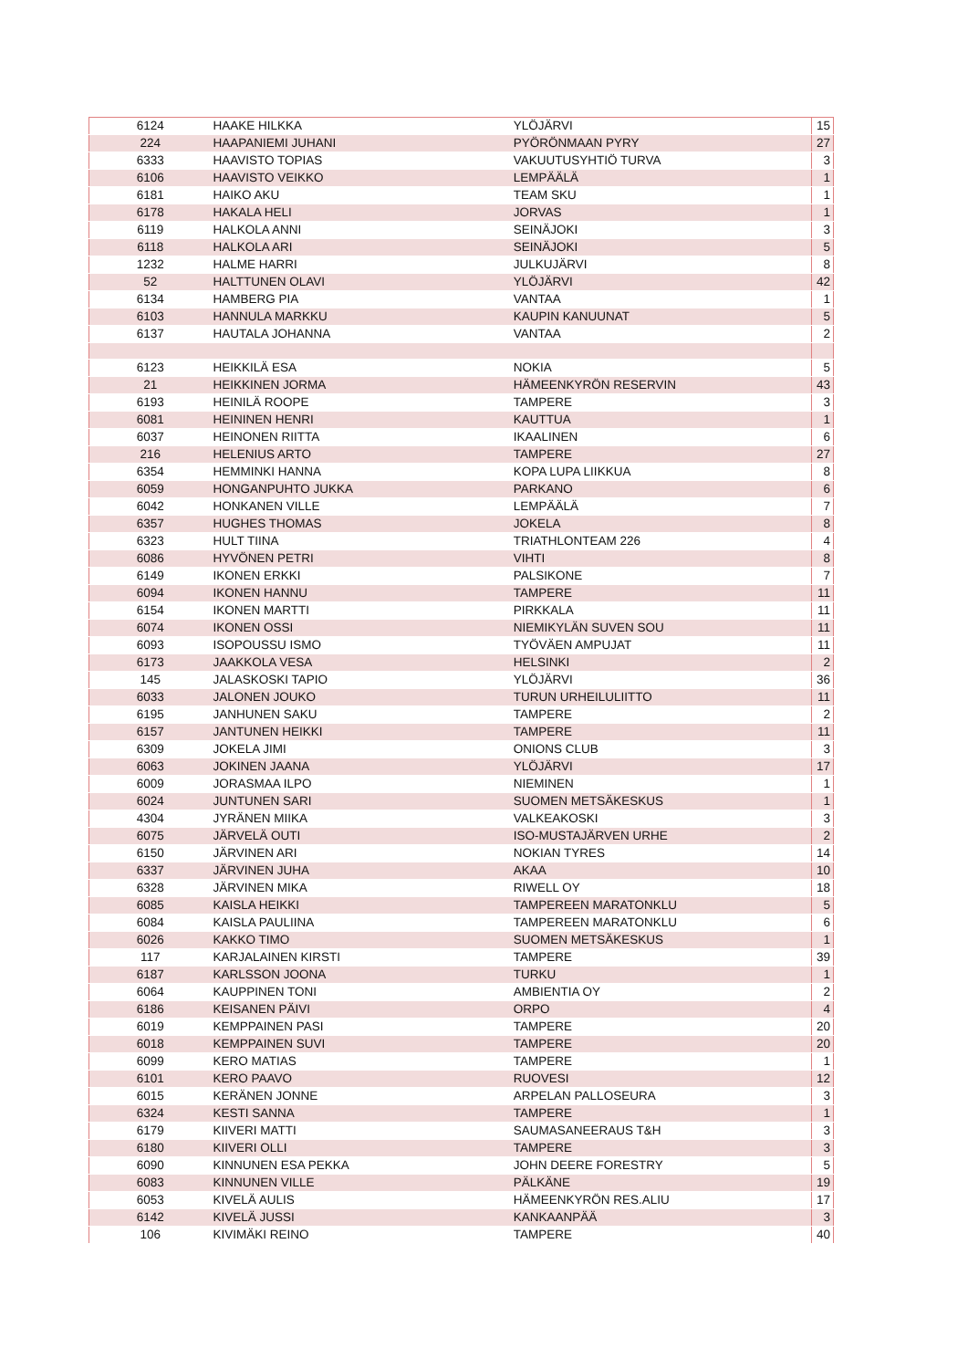| 6124 | HAAKE HILKKA | YLÖJÄRVI | 15 |
| 224 | HAAPANIEMI JUHANI | PYÖRÖNMAAN PYRY | 27 |
| 6333 | HAAVISTO TOPIAS | VAKUUTUSYHTIÖ TURVA | 3 |
| 6106 | HAAVISTO VEIKKO | LEMPÄÄLÄ | 1 |
| 6181 | HAIKO AKU | TEAM SKU | 1 |
| 6178 | HAKALA HELI | JORVAS | 1 |
| 6119 | HALKOLA ANNI | SEINÄJOKI | 3 |
| 6118 | HALKOLA ARI | SEINÄJOKI | 5 |
| 1232 | HALME HARRI | JULKUJÄRVI | 8 |
| 52 | HALTTUNEN OLAVI | YLÖJÄRVI | 42 |
| 6134 | HAMBERG PIA | VANTAA | 1 |
| 6103 | HANNULA MARKKU | KAUPIN KANUUNAT | 5 |
| 6137 | HAUTALA JOHANNA | VANTAA | 2 |
| 6123 | HEIKKILÄ ESA | NOKIA | 5 |
| 21 | HEIKKINEN JORMA | HÄMEENKYRÖN RESERVIN | 43 |
| 6193 | HEINILÄ ROOPE | TAMPERE | 3 |
| 6081 | HEININEN HENRI | KAUTTUA | 1 |
| 6037 | HEINONEN RIITTA | IKAALINEN | 6 |
| 216 | HELENIUS ARTO | TAMPERE | 27 |
| 6354 | HEMMINKI HANNA | KOPA LUPA LIIKKUA | 8 |
| 6059 | HONGANPUHTO JUKKA | PARKANO | 6 |
| 6042 | HONKANEN VILLE | LEMPÄÄLÄ | 7 |
| 6357 | HUGHES THOMAS | JOKELA | 8 |
| 6323 | HULT TIINA | TRIATHLONTEAM 226 | 4 |
| 6086 | HYVÖNEN PETRI | VIHTI | 8 |
| 6149 | IKONEN ERKKI | PALSIKONE | 7 |
| 6094 | IKONEN HANNU | TAMPERE | 11 |
| 6154 | IKONEN MARTTI | PIRKKALA | 11 |
| 6074 | IKONEN OSSI | NIEMIKYLÄN SUVEN SOU | 11 |
| 6093 | ISOPOUSSU ISMO | TYÖVÄEN AMPUJAT | 11 |
| 6173 | JAAKKOLA VESA | HELSINKI | 2 |
| 145 | JALASKOSKI TAPIO | YLÖJÄRVI | 36 |
| 6033 | JALONEN JOUKO | TURUN URHEILULIITTO | 11 |
| 6195 | JANHUNEN SAKU | TAMPERE | 2 |
| 6157 | JANTUNEN HEIKKI | TAMPERE | 11 |
| 6309 | JOKELA JIMI | ONIONS CLUB | 3 |
| 6063 | JOKINEN JAANA | YLÖJÄRVI | 17 |
| 6009 | JORASMAA ILPO | NIEMINEN | 1 |
| 6024 | JUNTUNEN SARI | SUOMEN METSÄKESKUS | 1 |
| 4304 | JYRÄNEN MIIKA | VALKEAKOSKI | 3 |
| 6075 | JÄRVELÄ OUTI | ISO-MUSTAJÄRVEN URHE | 2 |
| 6150 | JÄRVINEN ARI | NOKIAN TYRES | 14 |
| 6337 | JÄRVINEN JUHA | AKAA | 10 |
| 6328 | JÄRVINEN MIKA | RIWELL OY | 18 |
| 6085 | KAISLA HEIKKI | TAMPEREEN MARATONKLU | 5 |
| 6084 | KAISLA PAULIINA | TAMPEREEN MARATONKLU | 6 |
| 6026 | KAKKO TIMO | SUOMEN METSÄKESKUS | 1 |
| 117 | KARJALAINEN KIRSTI | TAMPERE | 39 |
| 6187 | KARLSSON JOONA | TURKU | 1 |
| 6064 | KAUPPINEN TONI | AMBIENTIA OY | 2 |
| 6186 | KEISANEN PÄIVI | ORPO | 4 |
| 6019 | KEMPPAINEN PASI | TAMPERE | 20 |
| 6018 | KEMPPAINEN SUVI | TAMPERE | 20 |
| 6099 | KERO MATIAS | TAMPERE | 1 |
| 6101 | KERO PAAVO | RUOVESI | 12 |
| 6015 | KERÄNEN JONNE | ARPELAN PALLOSEURA | 3 |
| 6324 | KESTI SANNA | TAMPERE | 1 |
| 6179 | KIIVERI MATTI | SAUMASANEERAUS T&H | 3 |
| 6180 | KIIVERI OLLI | TAMPERE | 3 |
| 6090 | KINNUNEN ESA PEKKA | JOHN DEERE FORESTRY | 5 |
| 6083 | KINNUNEN VILLE | PÄLKÄNE | 19 |
| 6053 | KIVELÄ AULIS | HÄMEENKYRÖN RES.ALIU | 17 |
| 6142 | KIVELÄ JUSSI | KANKAANPÄÄ | 3 |
| 106 | KIVIMÄKI REINO | TAMPERE | 40 |